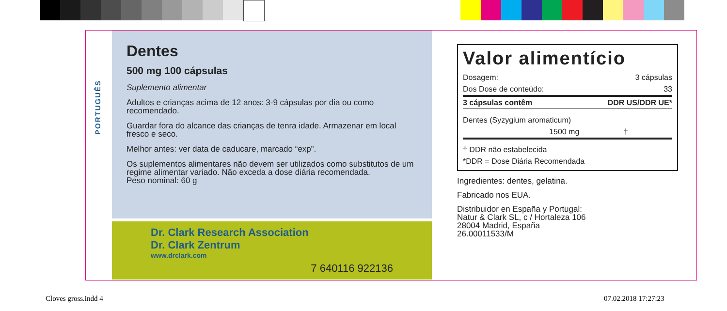PORTUGUÊS
Dentes
500 mg 100 cápsulas
Suplemento alimentar
Adultos e crianças acima de 12 anos: 3-9 cápsulas por dia ou como recomendado.
Guardar fora do alcance das crianças de tenra idade. Armazenar em local fresco e seco.
Melhor antes: ver data de caducare, marcado “exp”.
Os suplementos alimentares não devem ser utilizados como substitutos de um regime alimentar variado. Não exceda a dose diária recomendada.
Peso nominal: 60 g
Dr. Clark Research Association
Dr. Clark Zentrum
www.drclark.com
7 640116 922136
Valor alimentício
| Dosagem: | 3 cápsulas |
| Dos Dose de conteúdo: | 33 |
| 3 cápsulas contêm | DDR US/DDR UE* |
| Dentes (Syzygium aromaticum) | |
| 1500 mg | † |
| † DDR não estabelecida | |
| *DDR = Dose Diária Recomendada | |
Ingredientes: dentes, gelatina.
Fabricado nos EUA.
Distribuidor en España y Portugal:
Natur & Clark SL, c / Hortaleza 106
28004 Madrid, España
26.00011533/M
Cloves gross.indd 4 07.02.2018 17:27:23